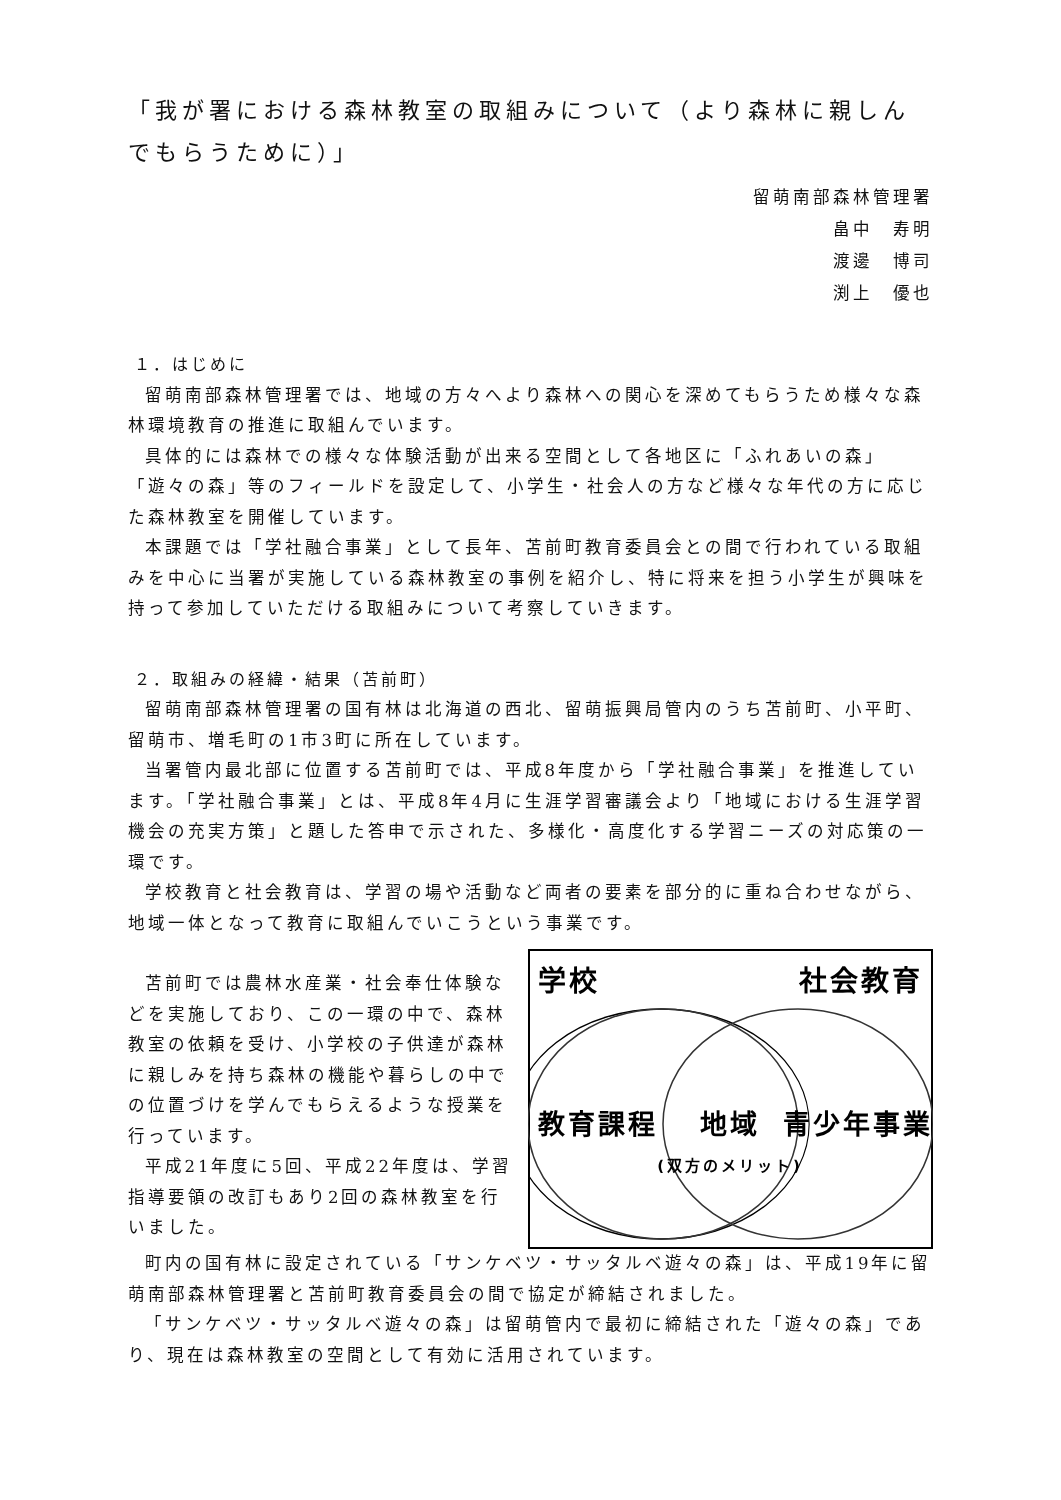「我が署における森林教室の取組みについて（より森林に親しんでもらうために）」
留萌南部森林管理署
畠中　寿明
渡邊　博司
渕上　優也
１．はじめに
留萌南部森林管理署では、地域の方々へより森林への関心を深めてもらうため様々な森林環境教育の推進に取組んでいます。
具体的には森林での様々な体験活動が出来る空間として各地区に「ふれあいの森」「遊々の森」等のフィールドを設定して、小学生・社会人の方など様々な年代の方に応じた森林教室を開催しています。
本課題では「学社融合事業」として長年、苫前町教育委員会との間で行われている取組みを中心に当署が実施している森林教室の事例を紹介し、特に将来を担う小学生が興味を持って参加していただける取組みについて考察していきます。
２．取組みの経緯・結果（苫前町）
留萌南部森林管理署の国有林は北海道の西北、留萌振興局管内のうち苫前町、小平町、留萌市、増毛町の1市3町に所在しています。
当署管内最北部に位置する苫前町では、平成8年度から「学社融合事業」を推進しています。「学社融合事業」とは、平成8年4月に生涯学習審議会より「地域における生涯学習機会の充実方策」と題した答申で示された、多様化・高度化する学習ニーズの対応策の一環です。
学校教育と社会教育は、学習の場や活動など両者の要素を部分的に重ね合わせながら、地域一体となって教育に取組んでいこうという事業です。
苫前町では農林水産業・社会奉仕体験などを実施しており、この一環の中で、森林教室の依頼を受け、小学校の子供達が森林に親しみを持ち森林の機能や暮らしの中での位置づけを学んでもらえるような授業を行っています。
平成21年度に5回、平成22年度は、学習指導要領の改訂もあり2回の森林教室を行いました。
学校
社会教育
教育課程
地域
(双方のメリット)
青少年事業
町内の国有林に設定されている「サンケベツ・サッタルベ遊々の森」は、平成19年に留萌南部森林管理署と苫前町教育委員会の間で協定が締結されました。
「サンケベツ・サッタルベ遊々の森」は留萌管内で最初に締結された「遊々の森」であり、現在は森林教室の空間として有効に活用されています。